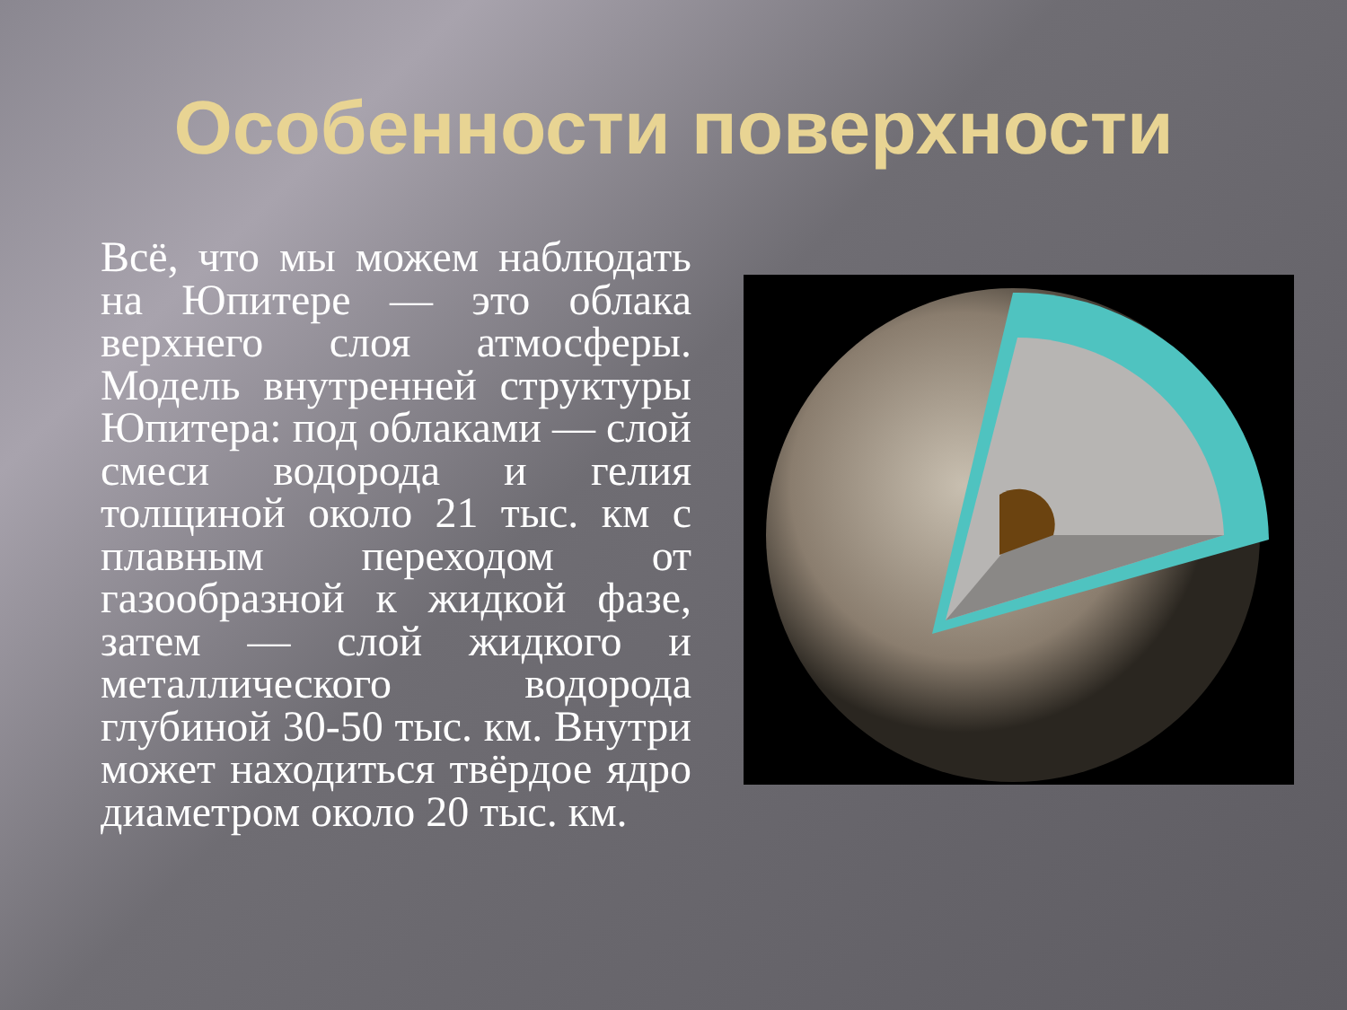Особенности поверхности
Всё, что мы можем наблюдать на Юпитере — это облака верхнего слоя атмосферы. Модель внутренней структуры Юпитера: под облаками — слой смеси водорода и гелия толщиной около 21 тыс. км с плавным переходом от газообразной к жидкой фазе, затем — слой жидкого и металлического водорода глубиной 30-50 тыс. км. Внутри может находиться твёрдое ядро диаметром около 20 тыс. км.